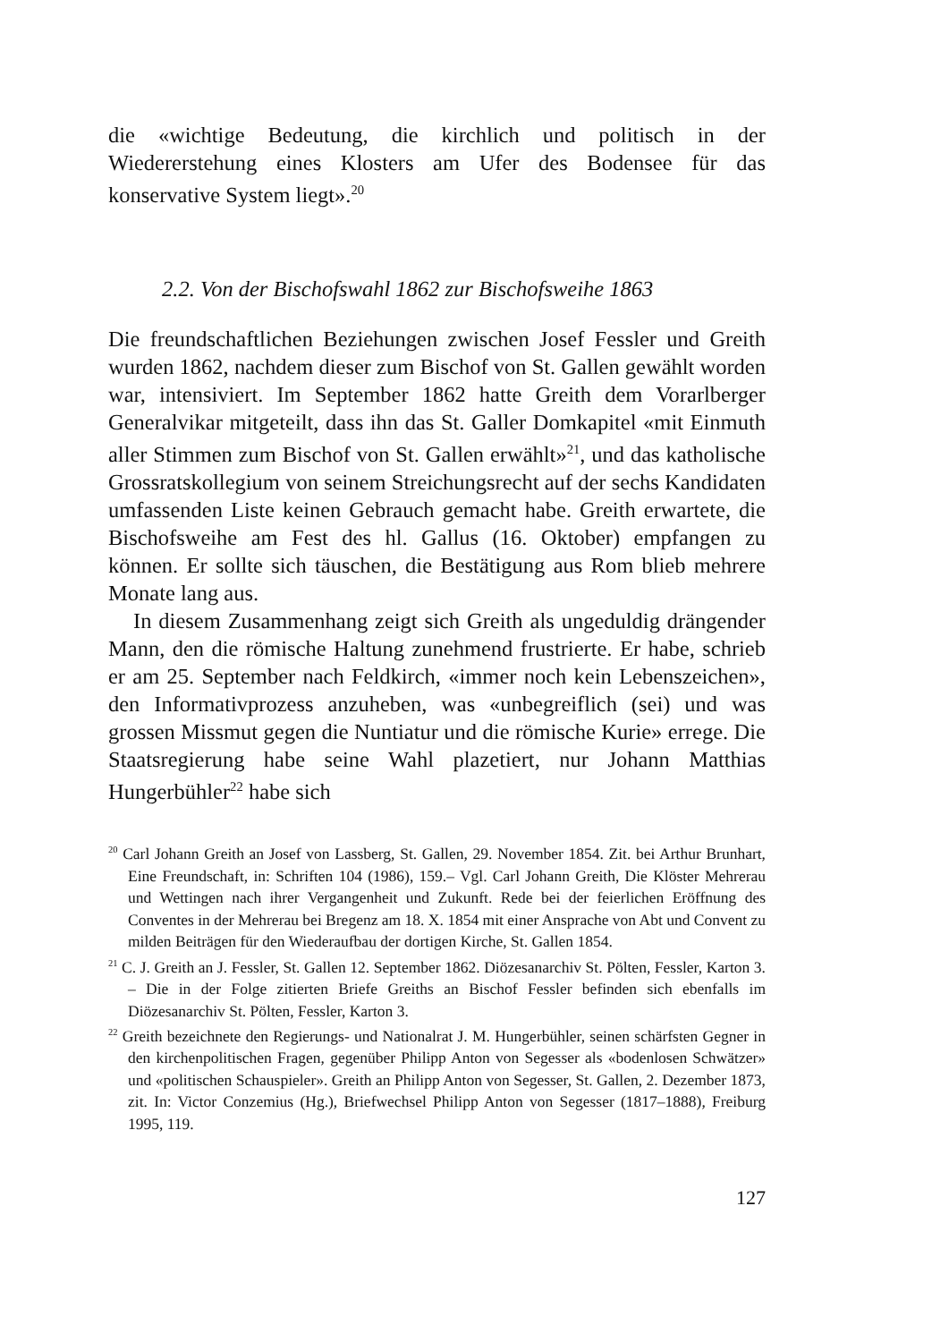die «wichtige Bedeutung, die kirchlich und politisch in der Wiedererstehung eines Klosters am Ufer des Bodensee für das konservative System liegt».<sup>20</sup>
2.2. Von der Bischofswahl 1862 zur Bischofsweihe 1863
Die freundschaftlichen Beziehungen zwischen Josef Fessler und Greith wurden 1862, nachdem dieser zum Bischof von St. Gallen gewählt worden war, intensiviert. Im September 1862 hatte Greith dem Vorarlberger Generalvikar mitgeteilt, dass ihn das St. Galler Domkapitel «mit Einmuth aller Stimmen zum Bischof von St. Gallen erwählt»<sup>21</sup>, und das katholische Grossratskollegium von seinem Streichungsrecht auf der sechs Kandidaten umfassenden Liste keinen Gebrauch gemacht habe. Greith erwartete, die Bischofsweihe am Fest des hl. Gallus (16. Oktober) empfangen zu können. Er sollte sich täuschen, die Bestätigung aus Rom blieb mehrere Monate lang aus.
In diesem Zusammenhang zeigt sich Greith als ungeduldig drängender Mann, den die römische Haltung zunehmend frustrierte. Er habe, schrieb er am 25. September nach Feldkirch, «immer noch kein Lebenszeichen», den Informativprozess anzuheben, was «unbegreiflich (sei) und was grossen Missmut gegen die Nuntiatur und die römische Kurie» errege. Die Staatsregierung habe seine Wahl plazetiert, nur Johann Matthias Hungerbühler<sup>22</sup> habe sich
<sup>20</sup> Carl Johann Greith an Josef von Lassberg, St. Gallen, 29. November 1854. Zit. bei Arthur Brunhart, Eine Freundschaft, in: Schriften 104 (1986), 159.– Vgl. Carl Johann Greith, Die Klöster Mehrerau und Wettingen nach ihrer Vergangenheit und Zukunft. Rede bei der feierlichen Eröffnung des Conventes in der Mehrerau bei Bregenz am 18. X. 1854 mit einer Ansprache von Abt und Convent zu milden Beiträgen für den Wiederaufbau der dortigen Kirche, St. Gallen 1854.
<sup>21</sup> C. J. Greith an J. Fessler, St. Gallen 12. September 1862. Diözesanarchiv St. Pölten, Fessler, Karton 3. – Die in der Folge zitierten Briefe Greiths an Bischof Fessler befinden sich ebenfalls im Diözesanarchiv St. Pölten, Fessler, Karton 3.
<sup>22</sup> Greith bezeichnete den Regierungs- und Nationalrat J. M. Hungerbühler, seinen schärfsten Gegner in den kirchenpolitischen Fragen, gegenüber Philipp Anton von Segesser als «bodenlosen Schwätzer» und «politischen Schauspieler». Greith an Philipp Anton von Segesser, St. Gallen, 2. Dezember 1873, zit. In: Victor Conzemius (Hg.), Briefwechsel Philipp Anton von Segesser (1817–1888), Freiburg 1995, 119.
127